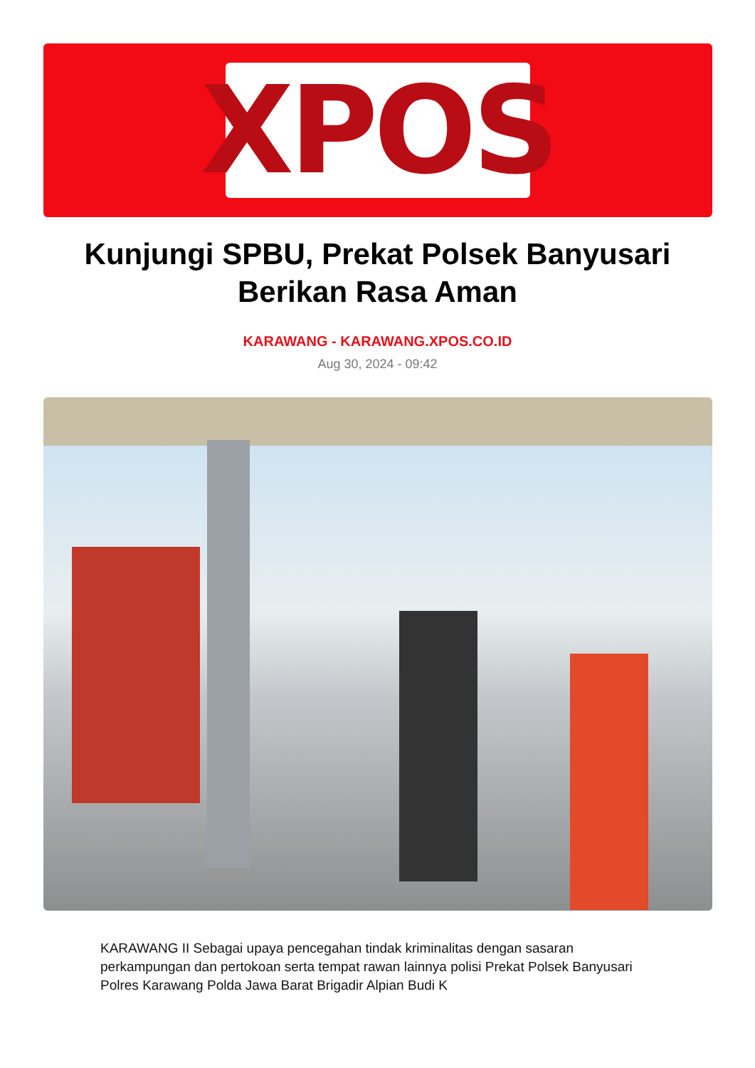XPOS
Kunjungi SPBU, Prekat Polsek Banyusari Berikan Rasa Aman
KARAWANG - KARAWANG.XPOS.CO.ID
Aug 30, 2024 - 09:42
KARAWANG II Sebagai upaya pencegahan tindak kriminalitas dengan sasaran perkampungan dan pertokoan serta tempat rawan lainnya polisi Prekat Polsek Banyusari Polres Karawang Polda Jawa Barat Brigadir Alpian Budi K